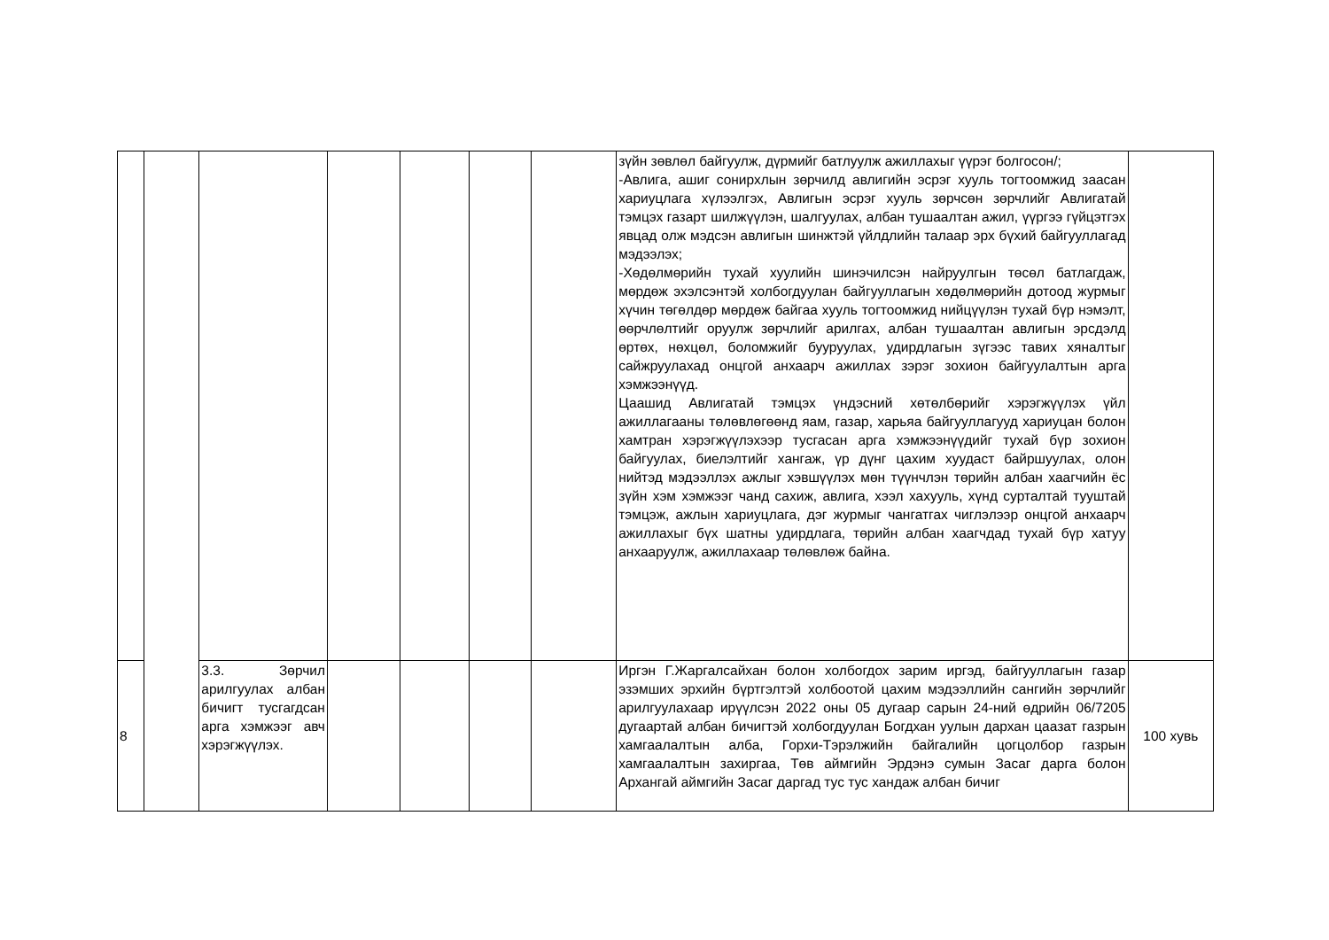| | | | | | | | зүйн зөвлөл байгуулж, дүрмийг батлуулж ажиллахыг үүрэг болгосон/; -Авлига, ашиг сонирхлын зөрчилд авлигийн эсрэг хууль тогтоомжид заасан хариуцлага хүлээлгэх, Авлигын эсрэг хууль зөрчсөн зөрчлийг Авлигатай тэмцэх газарт шилжүүлэн, шалгуулах, албан тушаалтан ажил, үүргээ гүйцэтгэх явцад олж мэдсэн авлигын шинжтэй үйлдлийн талаар эрх бүхий байгууллагад мэдээлэх; -Хөдөлмөрийн тухай хуулийн шинэчилсэн найруулгын төсөл батлагдаж, мөрдөж эхэлсэнтэй холбогдуулан байгууллагын хөдөлмөрийн дотоод журмыг хүчин төгөлдөр мөрдөж байгаа хууль тогтоомжид нийцүүлэн тухай бүр нэмэлт, өөрчлөлтийг оруулж зөрчлийг арилгах, албан тушаалтан авлигын эрсдэлд өртөх, нөхцөл, боломжийг бууруулах, удирдлагын зүгээс тавих хяналтыг сайжруулахад онцгой анхаарч ажиллах зэрэг зохион байгуулалтын арга хэмжээнүүд. Цаашид Авлигатай тэмцэх үндэсний хөтөлбөрийг хэрэгжүүлэх үйл ажиллагааны төлөвлөгөөнд яам, газар, харьяа байгууллагууд хариуцан болон хамтран хэрэгжүүлэхээр тусгасан арга хэмжээнүүдийг тухай бүр зохион байгуулах, биелэлтийг хангаж, үр дүнг цахим хуудаст байршуулах, олон нийтэд мэдээллэх ажлыг хэвшүүлэх мөн түүнчлэн төрийн албан хаагчийн ёс зүйн хэм хэмжээг чанд сахиж, авлига, хээл хахууль, хүнд сурталтай тууштай тэмцэж, ажлын хариуцлага, дэг журмыг чангатгах чиглэлээр онцгой анхаарч ажиллахыг бүх шатны удирдлага, төрийн албан хаагчдад тухай бүр хатуу анхааруулж, ажиллахаар төлөвлөж байна. | |
| 8 | | 3.3. Зөрчил арилгуулах албан бичигт тусгагдсан арга хэмжээг авч хэрэгжүүлэх. | | | | | Иргэн Г.Жаргалсайхан болон холбогдох зарим иргэд, байгууллагын газар эзэмших эрхийн бүртгэлтэй холбоотой цахим мэдээллийн сангийн зөрчлийг арилгуулахаар ирүүлсэн 2022 оны 05 дугаар сарын 24-ний өдрийн 06/7205 дугаартай албан бичигтэй холбогдуулан Богдхан уулын дархан цаазат газрын хамгаалалтын алба, Горхи-Тэрэлжийн байгалийн цогцолбор газрын хамгаалалтын захиргаа, Төв аймгийн Эрдэнэ сумын Засаг дарга болон Архангай аймгийн Засаг даргад тус тус хандаж албан бичиг | 100 хувь |